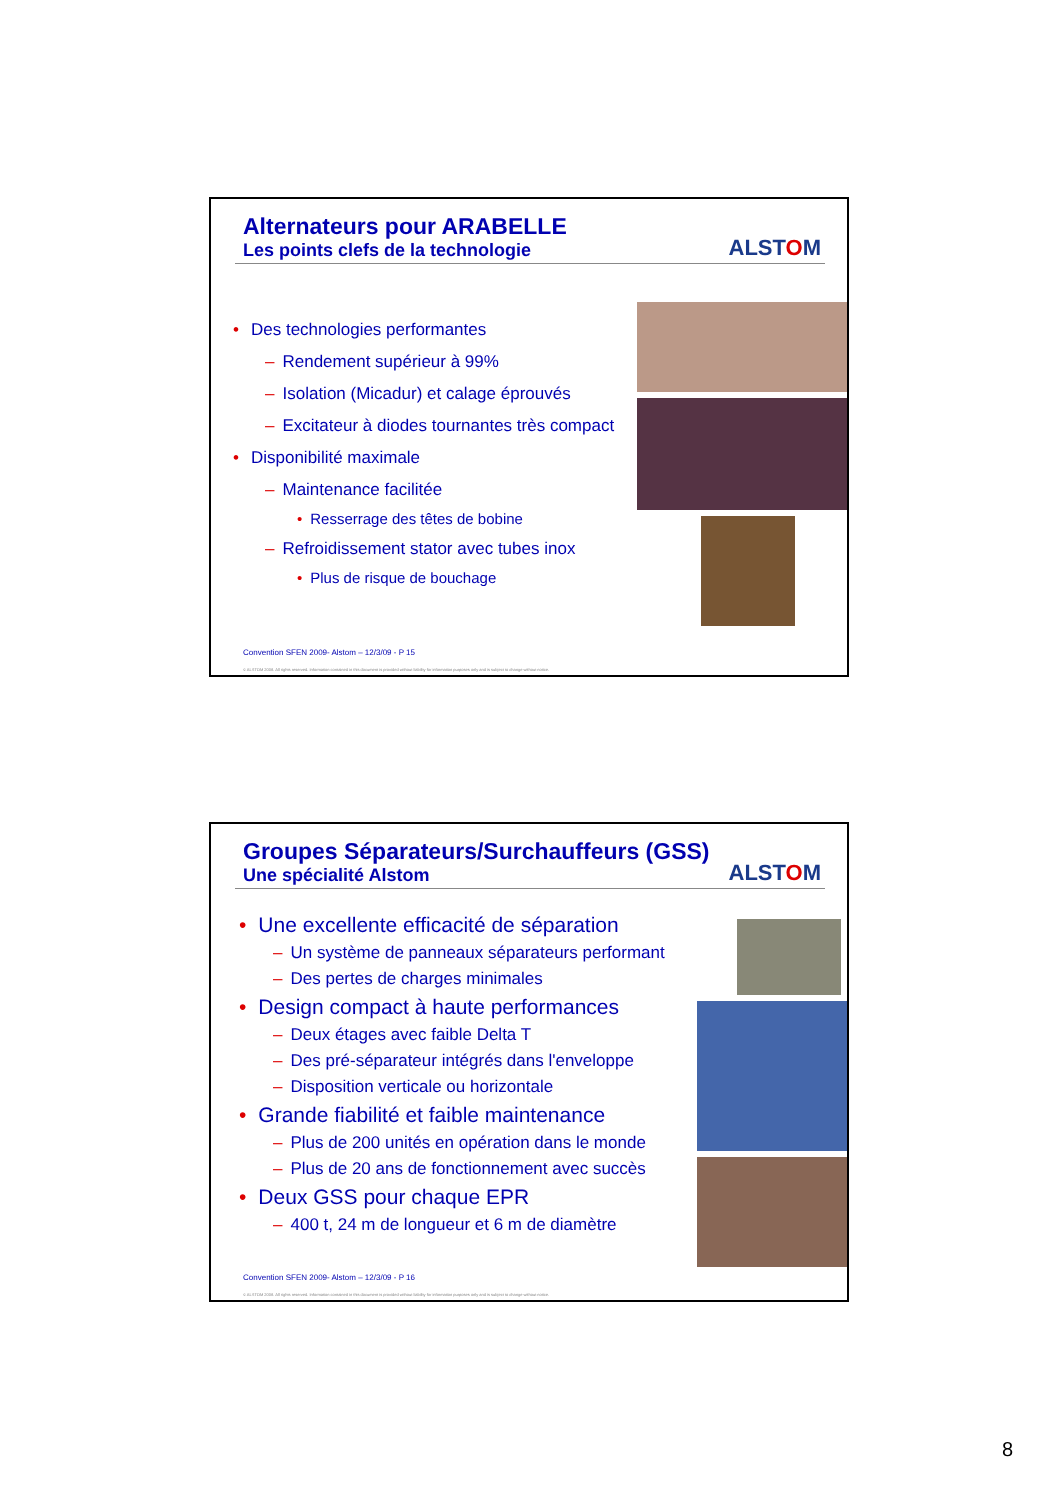Alternateurs pour ARABELLE
Les points clefs de la technologie
ALSTOM
• Des technologies performantes
– Rendement supérieur à 99%
– Isolation (Micadur) et calage éprouvés
– Excitateur à diodes tournantes très compact
• Disponibilité maximale
– Maintenance facilitée
• Resserrage des têtes de bobine
– Refroidissement stator avec tubes inox
• Plus de risque de bouchage
Convention SFEN 2009- Alstom – 12/3/09 - P 15
© ALSTOM 2008. All rights reserved. Information contained in this document is provided without liability for information purposes only and is subject to change without notice.
Groupes Séparateurs/Surchauffeurs (GSS)
Une spécialité Alstom
ALSTOM
• Une excellente efficacité de séparation
– Un système de panneaux séparateurs performant
– Des pertes de charges minimales
• Design compact à haute performances
– Deux étages avec faible Delta T
– Des pré-séparateur intégrés dans l'enveloppe
– Disposition verticale ou horizontale
• Grande fiabilité et faible maintenance
– Plus de 200 unités en opération dans le monde
– Plus de 20 ans de fonctionnement avec succès
• Deux GSS pour chaque EPR
– 400 t, 24 m de longueur et 6 m de diamètre
Convention SFEN 2009- Alstom – 12/3/09 - P 16
© ALSTOM 2008. All rights reserved. Information contained in this document is provided without liability for information purposes only and is subject to change without notice.
8